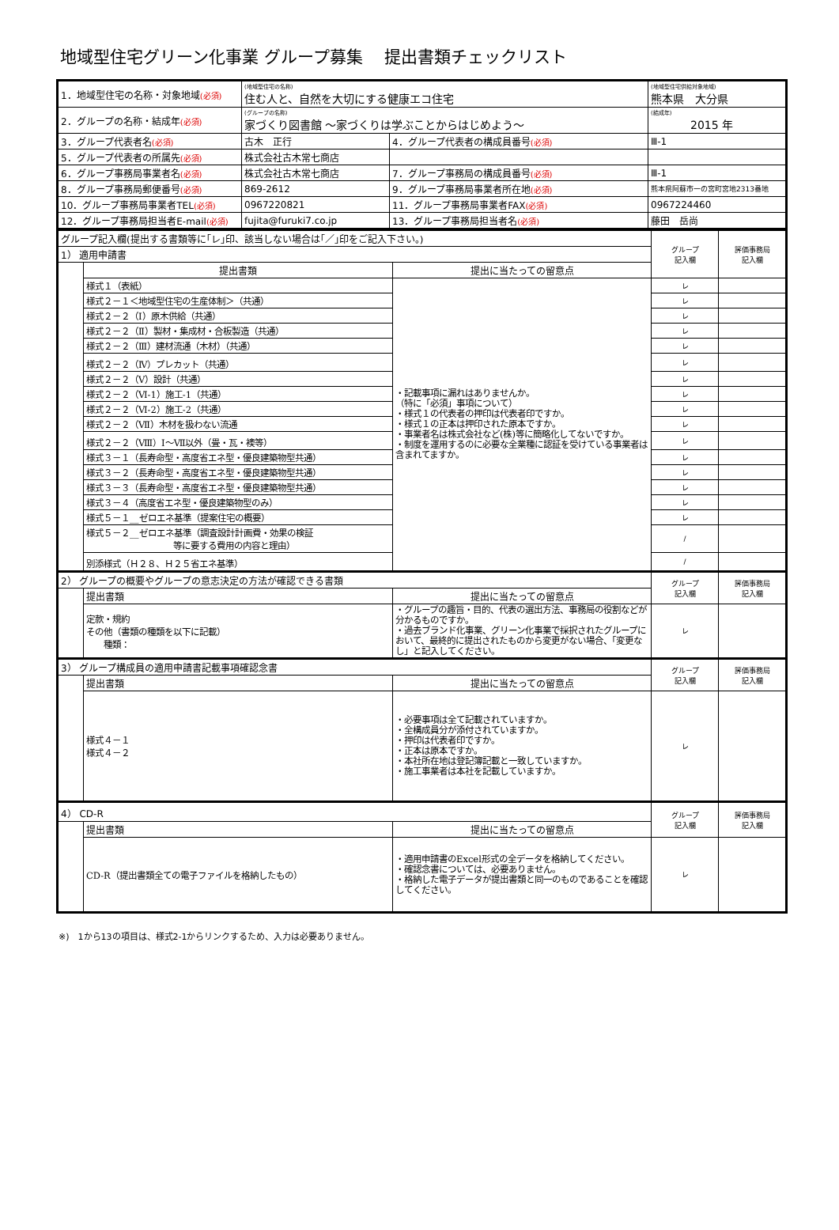地域型住宅グリーン化事業 グループ募集　 提出書類チェックリスト
| 1．地域型住宅の名称・対象地域 (必須) | (地域型住宅の名称) 住む人と、自然を大切にする健康エコ住宅 | | (地域型住宅供給対象地域) 熊本県 大分県 |
| 2．グループの名称・結成年 (必須) | (グループの名称) 家づくり図書館 ～家づくりは学ぶことからはじめよう～ | | (結成年) 2015 年 |
| 3．グループ代表者名 (必須) | 古木 正行 | 4．グループ代表者の構成員番号 (必須) | Ⅲ-1 |
| 5．グループ代表者の所属先 (必須) | 株式会社古木常七商店 | | |
| 6．グループ事務局事業者名 (必須) | 株式会社古木常七商店 | 7．グループ事務局の構成員番号 (必須) | Ⅲ-1 |
| 8．グループ事務局郵便番号 (必須) | 869-2612 | 9．グループ事務局事業者所在地 (必須) | 熊本県阿蘇市一の宮町宮地2313番地 |
| 10．グループ事務局事業者TEL (必須) | 0967220821 | 11．グループ事務局事業者FAX (必須) | 0967224460 |
| 12．グループ事務局担当者E-mail (必須) | fujita@furuki7.co.jp | 13．グループ事務局担当者名 (必須) | 藤田 岳尚 |
| グループ記入欄(提出する書類等に｢レ｣印、該当しない場合は｢／｣印をご記入下さい。) | | | グループ 記入欄 | 評価事務局 記入欄 |
| 1） 適用申請書 | | | | |
| | 提出書類 | 提出に当たっての留意点 | | |
| | 様式１（表紙） | ・記載事項に漏れはありませんか。 （特に「必須」事項について） ・様式１の代表者の押印は代表者印ですか。 ・様式１の正本は押印された原本ですか。 ・事業者名は株式会社など(株)等に簡略化してないですか。 ・制度を運用するのに必要な全業種に認証を受けている事業者は含まれてますか。 | レ | |
| | 様式２－１＜地域型住宅の生産体制＞（共通） | | レ | |
| | 様式２－２（Ⅰ）原木供給（共通） | | レ | |
| | 様式２－２（Ⅱ）製材・集成材・合板製造（共通） | | レ | |
| | 様式２－２（Ⅲ）建材流通（木材）（共通） | | レ | |
| | 様式２－２（Ⅳ）プレカット（共通） | | レ | |
| | 様式２－２（Ⅴ）設計（共通） | | レ | |
| | 様式２－２（Ⅵ-1）施工-1（共通） | | レ | |
| | 様式２－２（Ⅵ-2）施工-2（共通） | | レ | |
| | 様式２－２（Ⅶ）木材を扱わない流通 | | レ | |
| | 様式２－２（Ⅷ）Ⅰ～Ⅶ以外（畳・瓦・襖等） | | レ | |
| | 様式３－１（長寿命型・高度省エネ型・優良建築物型共通） | | レ | |
| | 様式３－２（長寿命型・高度省エネ型・優良建築物型共通） | | レ | |
| | 様式３－３（長寿命型・高度省エネ型・優良建築物型共通） | | レ | |
| | 様式３－４（高度省エネ型・優良建築物型のみ） | | レ | |
| | 様式５－１__ゼロエネ基準（提案住宅の概要） | | レ | |
| | 様式５－２__ゼロエネ基準（調査設計計画費・効果の検証 等に要する費用の内容と理由） | | / | |
| | 別添様式（Ｈ２８、Ｈ２５省エネ基準） | | / | |
| 2） グループの概要やグループの意志決定の方法が確認できる書類 | | | グループ 記入欄 | 評価事務局 記入欄 |
| | 提出書類 | 提出に当たっての留意点 | | |
| | 定款・規約 その他（書類の種類を以下に記載） 種類： | ・グループの趣旨・目的、代表の選出方法、事務局の役割などが分かるものですか。 ・過去ブランド化事業、グリーン化事業で採択されたグループにおいて、最終的に提出されたものから変更がない場合、「変更なし」と記入してください。 | レ | |
| 3） グループ構成員の適用申請書記載事項確認念書 | | | グループ 記入欄 | 評価事務局 記入欄 |
| | 提出書類 | 提出に当たっての留意点 | | |
| | 様式４－１ 様式４－２ | ・必要事項は全て記載されていますか。 ・全構成員分が添付されていますか。 ・押印は代表者印ですか。 ・正本は原本ですか。 ・本社所在地は登記簿記載と一致していますか。 ・施工事業者は本社を記載していますか。 | レ | |
| 4） CD-R | | | グループ 記入欄 | 評価事務局 記入欄 |
| | 提出書類 | 提出に当たっての留意点 | | |
| | CD-R（提出書類全ての電子ファイルを格納したもの） | ・適用申請書のExcel形式の全データを格納してください。 ・確認念書については、必要ありません。 ・格納した電子データが提出書類と同一のものであることを確認してください。 | レ | |
※)　1から13の項目は、様式2-1からリンクするため、入力は必要ありません。